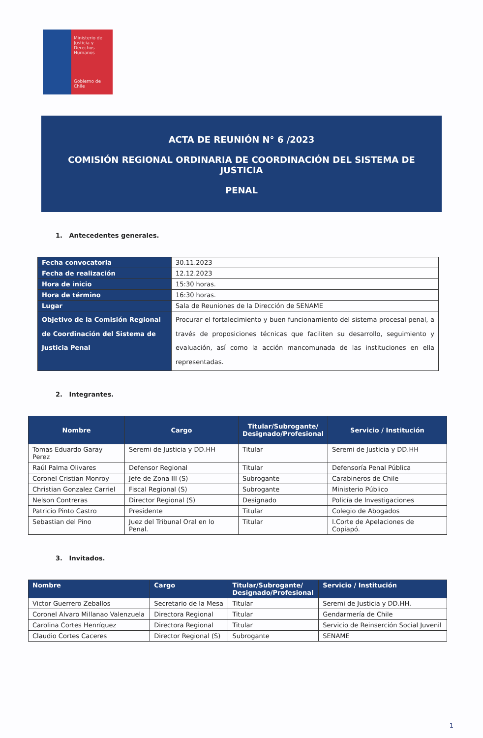Ministerio de Justicia y Derechos Humanos
Gobierno de Chile
ACTA DE REUNIÓN N° 6 /2023
COMISIÓN REGIONAL ORDINARIA DE COORDINACIÓN DEL SISTEMA DE JUSTICIA
PENAL
1. Antecedentes generales.
| Fecha convocatoria | 30.11.2023 |
| Fecha de realización | 12.12.2023 |
| Hora de inicio | 15:30 horas. |
| Hora de término | 16:30 horas. |
| Lugar | Sala de Reuniones de la Dirección de SENAME |
| Objetivo de la Comisión Regional de Coordinación del Sistema de Justicia Penal | Procurar el fortalecimiento y buen funcionamiento del sistema procesal penal, a través de proposiciones técnicas que faciliten su desarrollo, seguimiento y evaluación, así como la acción mancomunada de las instituciones en ella representadas. |
2. Integrantes.
| Nombre | Cargo | Titular/Subrogante/ Designado/Profesional | Servicio / Institución |
| --- | --- | --- | --- |
| Tomas Eduardo Garay Perez | Seremi de Justicia y DD.HH | Titular | Seremi de Justicia y DD.HH |
| Raúl Palma Olivares | Defensor Regional | Titular | Defensoría Penal Pública |
| Coronel Cristian Monroy | Jefe de Zona III (S) | Subrogante | Carabineros de Chile |
| Christian Gonzalez Carriel | Fiscal Regional (S) | Subrogante | Ministerio Público |
| Nelson Contreras | Director Regional (S) | Designado | Policía de Investigaciones |
| Patricio Pinto Castro | Presidente | Titular | Colegio de Abogados |
| Sebastian del Pino | Juez del Tribunal Oral en lo Penal. | Titular | I.Corte de Apelaciones de Copiapó. |
3. Invitados.
| Nombre | Cargo | Titular/Subrogante/ Designado/Profesional | Servicio / Institución |
| --- | --- | --- | --- |
| Victor Guerrero Zeballos | Secretario de la Mesa | Titular | Seremi de Justicia y DD.HH. |
| Coronel Alvaro Millanao Valenzuela | Directora Regional | Titular | Gendarmería de Chile |
| Carolina Cortes Henríquez | Directora Regional | Titular | Servicio de Reinserción Social Juvenil |
| Claudio Cortes Caceres | Director Regional (S) | Subrogante | SENAME |
1